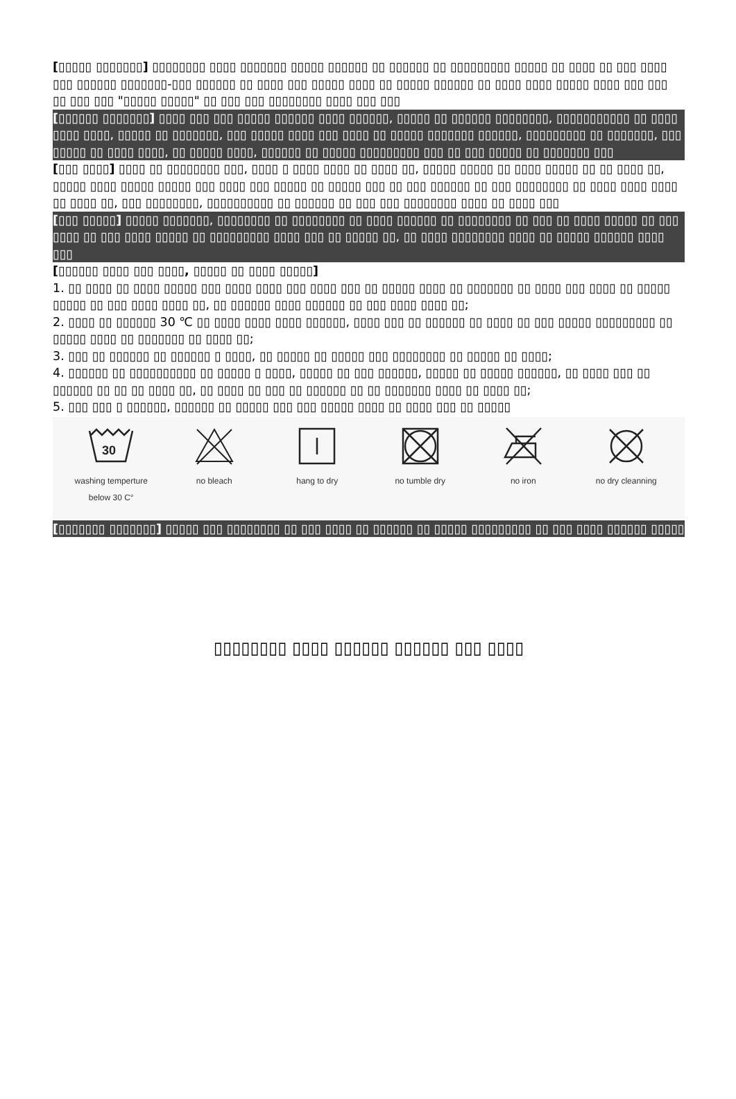[▯▯▯▯▯ ▯▯▯▯▯▯▯] ▯▯▯▯▯▯▯▯ ▯▯▯▯ ▯▯▯▯▯▯▯ ▯▯▯▯▯ ▯▯▯▯▯▯ ▯▯ ▯▯▯▯▯▯ ▯▯ ▯▯▯▯▯▯▯▯▯ ▯▯▯▯▯ ▯▯ ▯▯▯▯ ▯▯ ▯▯▯ ▯▯▯▯ ▯▯▯ ▯▯▯▯▯▯ ▯▯▯▯▯▯▯-▯▯▯ ▯▯▯▯▯▯ ▯▯ ▯▯▯▯ ▯▯▯ ▯▯▯▯▯ ▯▯▯▯ ▯▯ ▯▯▯▯▯ ▯▯▯▯▯▯ ▯▯ ▯▯▯▯ ▯▯▯▯ ▯▯▯▯▯ ▯▯▯▯ ▯▯▯ ▯▯▯ ▯▯ ▯▯▯ ▯▯▯ "▯▯▯▯▯ ▯▯▯▯▯" ▯▯ ▯▯▯ ▯▯▯ ▯▯▯▯▯▯▯▯ ▯▯▯▯ ▯▯▯ ▯▯▯
[▯▯▯▯▯▯ ▯▯▯▯▯▯▯] ▯▯▯▯ ▯▯▯ ▯▯▯ ▯▯▯▯▯ ▯▯▯▯▯▯ ▯▯▯▯ ▯▯▯▯▯▯, ▯▯▯▯▯ ▯▯ ▯▯▯▯▯▯ ▯▯▯▯▯▯▯▯, ▯▯▯▯▯▯▯▯▯▯▯ ▯▯ ▯▯▯▯ ▯▯▯▯ ▯▯▯▯, ▯▯▯▯▯ ▯▯ ▯▯▯▯▯▯▯, ▯▯▯ ▯▯▯▯▯ ▯▯▯▯ ▯▯▯ ▯▯▯▯ ▯▯ ▯▯▯▯▯ ▯▯▯▯▯▯▯ ▯▯▯▯▯▯, ▯▯▯▯▯▯▯▯▯ ▯▯ ▯▯▯▯▯▯▯, ▯▯▯ ▯▯▯▯▯ ▯▯ ▯▯▯▯ ▯▯▯▯, ▯▯ ▯▯▯▯▯ ▯▯▯▯, ▯▯▯▯▯▯ ▯▯ ▯▯▯▯▯ ▯▯▯▯▯▯▯▯▯ ▯▯▯ ▯▯ ▯▯▯ ▯▯▯▯▯ ▯▯ ▯▯▯▯▯▯▯ ▯▯▯
[▯▯▯ ▯▯▯▯] ▯▯▯▯ ▯▯ ▯▯▯▯▯▯▯▯ ▯▯▯, ▯▯▯▯ ▯ ▯▯▯▯ ▯▯▯▯ ▯▯ ▯▯▯▯ ▯▯, ▯▯▯▯▯ ▯▯▯▯▯ ▯▯ ▯▯▯▯ ▯▯▯▯▯ ▯▯ ▯▯ ▯▯▯▯ ▯▯, ▯▯▯▯▯ ▯▯▯▯ ▯▯▯▯▯ ▯▯▯▯▯ ▯▯▯ ▯▯▯▯ ▯▯▯ ▯▯▯▯▯ ▯▯ ▯▯▯▯▯ ▯▯▯ ▯▯ ▯▯▯ ▯▯▯▯▯▯ ▯▯ ▯▯▯ ▯▯▯▯▯▯▯▯ ▯▯ ▯▯▯▯ ▯▯▯▯ ▯▯▯▯ ▯▯ ▯▯▯▯ ▯▯, ▯▯▯ ▯▯▯▯▯▯▯▯, ▯▯▯▯▯▯▯▯▯▯ ▯▯ ▯▯▯▯▯▯ ▯▯ ▯▯▯ ▯▯▯ ▯▯▯▯▯▯▯▯ ▯▯▯▯ ▯▯ ▯▯▯▯ ▯▯▯
[▯▯▯ ▯▯▯▯▯] ▯▯▯▯▯ ▯▯▯▯▯▯▯, ▯▯▯▯▯▯▯▯ ▯▯ ▯▯▯▯▯▯▯▯ ▯▯ ▯▯▯▯ ▯▯▯▯▯▯ ▯▯ ▯▯▯▯▯▯▯▯ ▯▯ ▯▯▯ ▯▯ ▯▯▯▯ ▯▯▯▯▯ ▯▯ ▯▯▯ ▯▯▯▯ ▯▯ ▯▯▯ ▯▯▯▯ ▯▯▯▯▯ ▯▯ ▯▯▯▯▯▯▯▯▯ ▯▯▯▯ ▯▯▯ ▯▯ ▯▯▯▯▯ ▯▯, ▯▯ ▯▯▯▯ ▯▯▯▯▯▯▯▯ ▯▯▯▯ ▯▯ ▯▯▯▯▯ ▯▯▯▯▯▯ ▯▯▯▯ ▯▯▯
[▯▯▯▯▯▯ ▯▯▯▯ ▯▯▯ ▯▯▯▯, ▯▯▯▯▯ ▯▯ ▯▯▯▯ ▯▯▯▯▯]
1. ▯▯ ▯▯▯▯ ▯▯ ▯▯▯▯ ▯▯▯▯▯ ▯▯▯ ▯▯▯▯ ▯▯▯▯ ▯▯▯ ▯▯▯▯ ▯▯▯ ▯▯ ▯▯▯▯▯ ▯▯▯▯ ▯▯ ▯▯▯▯▯▯▯ ▯▯ ▯▯▯▯ ▯▯▯ ▯▯▯▯ ▯▯ ▯▯▯▯▯ ▯▯▯▯▯ ▯▯ ▯▯▯ ▯▯▯▯ ▯▯▯▯ ▯▯, ▯▯ ▯▯▯▯▯▯ ▯▯▯▯ ▯▯▯▯▯▯ ▯▯ ▯▯▯ ▯▯▯▯ ▯▯▯▯ ▯▯;
2. ▯▯▯▯ ▯▯ ▯▯▯▯▯▯ 30 ℃ ▯▯ ▯▯▯▯ ▯▯▯▯ ▯▯▯▯ ▯▯▯▯▯▯, ▯▯▯▯ ▯▯▯ ▯▯ ▯▯▯▯▯▯ ▯▯ ▯▯▯▯ ▯▯ ▯▯▯ ▯▯▯▯▯ ▯▯▯▯▯▯▯▯▯ ▯▯ ▯▯▯▯▯ ▯▯▯▯ ▯▯ ▯▯▯▯▯▯▯ ▯▯ ▯▯▯▯ ▯▯;
3. ▯▯▯ ▯▯ ▯▯▯▯▯▯ ▯▯ ▯▯▯▯▯▯ ▯ ▯▯▯▯, ▯▯ ▯▯▯▯▯ ▯▯ ▯▯▯▯▯ ▯▯▯ ▯▯▯▯▯▯▯▯ ▯▯ ▯▯▯▯▯ ▯▯ ▯▯▯▯;
4. ▯▯▯▯▯▯ ▯▯ ▯▯▯▯▯▯▯▯▯▯ ▯▯ ▯▯▯▯▯ ▯ ▯▯▯▯, ▯▯▯▯▯ ▯▯ ▯▯▯ ▯▯▯▯▯▯, ▯▯▯▯▯ ▯▯ ▯▯▯▯▯ ▯▯▯▯▯▯, ▯▯ ▯▯▯▯ ▯▯▯ ▯▯ ▯▯▯▯▯▯ ▯▯ ▯▯ ▯▯ ▯▯▯▯ ▯▯, ▯▯ ▯▯▯▯ ▯▯ ▯▯▯ ▯▯ ▯▯▯▯▯▯ ▯▯ ▯▯ ▯▯▯▯▯▯▯ ▯▯▯▯ ▯▯ ▯▯▯▯ ▯▯;
5. ▯▯▯ ▯▯▯ ▯ ▯▯▯▯▯▯, ▯▯▯▯▯▯ ▯▯ ▯▯▯▯▯ ▯▯▯ ▯▯▯ ▯▯▯▯▯ ▯▯▯▯ ▯▯ ▯▯▯▯ ▯▯▯ ▯▯ ▯▯▯▯▯
30
washing temperture
below 30 C°
no bleach hang to dry no tumble dry no iron no dry cleanning
[▯▯▯▯▯▯▯ ▯▯▯▯▯▯▯] ▯▯▯▯▯ ▯▯▯ ▯▯▯▯▯▯▯▯ ▯▯ ▯▯▯ ▯▯▯▯ ▯▯ ▯▯▯▯▯▯ ▯▯ ▯▯▯▯▯ ▯▯▯▯▯▯▯▯▯ ▯▯ ▯▯▯ ▯▯▯▯ ▯▯▯▯▯▯ ▯▯▯▯▯
▯▯▯▯▯▯▯▯ ▯▯▯▯ ▯▯▯▯▯▯ ▯▯▯▯▯▯ ▯▯▯ ▯▯▯▯